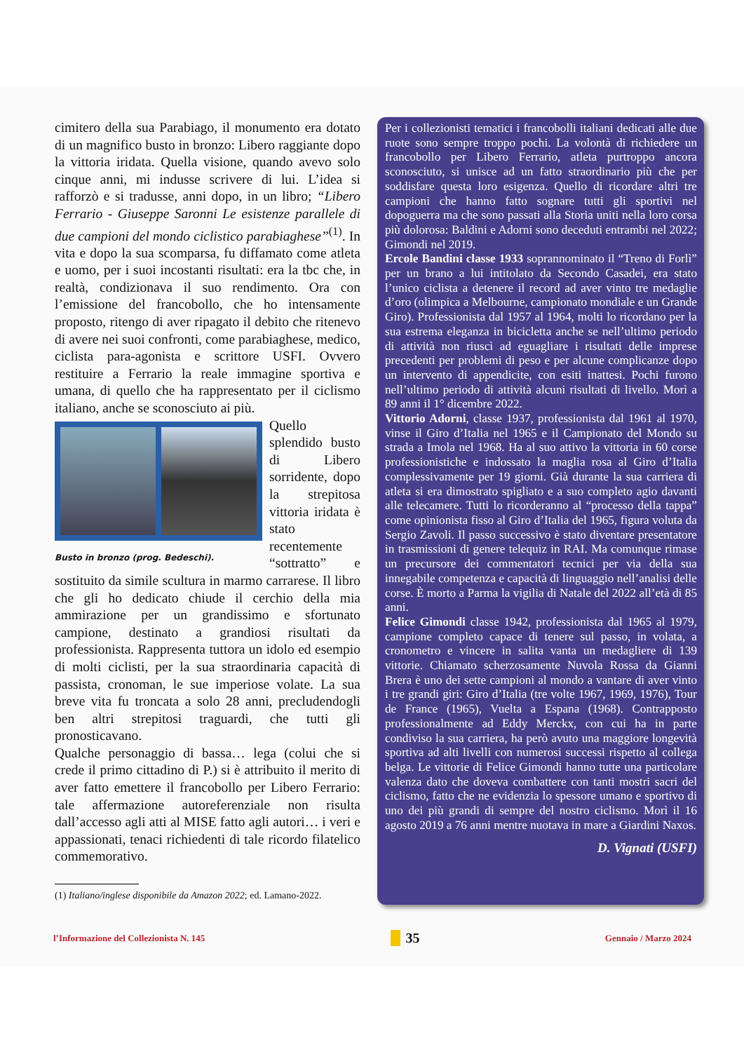cimitero della sua Parabiago, il monumento era dotato di un magnifico busto in bronzo: Libero raggiante dopo la vittoria iridata. Quella visione, quando avevo solo cinque anni, mi indusse scrivere di lui. L’idea si rafforzò e si tradusse, anni dopo, in un libro; “Libero Ferrario - Giuseppe Saronni Le esistenze parallele di due campioni del mondo ciclistico parabiaghese”<sup>(1)</sup>. In vita e dopo la sua scomparsa, fu diffamato come atleta e uomo, per i suoi incostanti risultati: era la tbc che, in realtà, condizionava il suo rendimento. Ora con l’emissione del francobollo, che ho intensamente proposto, ritengo di aver ripagato il debito che ritenevo di avere nei suoi confronti, come parabiaghese, medico, ciclista para-agonista e scrittore USFI. Ovvero restituire a Ferrario la reale immagine sportiva e umana, di quello che ha rappresentato per il ciclismo italiano, anche se sconosciuto ai più.
Busto in bronzo (prog. Bedeschi).
Quello splendido busto di Libero sorridente, dopo la strepitosa vittoria iridata è stato recentemente “sottratto” e sostituito da simile scultura in marmo carrarese. Il libro che gli ho dedicato chiude il cerchio della mia ammirazione per un grandissimo e sfortunato campione, destinato a grandiosi risultati da professionista. Rappresenta tuttora un idolo ed esempio di molti ciclisti, per la sua straordinaria capacità di passista, cronoman, le sue imperiose volate. La sua breve vita fu troncata a solo 28 anni, precludendogli ben altri strepitosi traguardi, che tutti gli pronosticavano.
Qualche personaggio di bassa… lega (colui che si crede il primo cittadino di P.) si è attribuito il merito di aver fatto emettere il francobollo per Libero Ferrario: tale affermazione autoreferenziale non risulta dall’accesso agli atti al MISE fatto agli autori… i veri e appassionati, tenaci richiedenti di tale ricordo filatelico commemorativo.
(1) Italiano/inglese disponibile da Amazon 2022; ed. Lamano-2022.
Per i collezionisti tematici i francobolli italiani dedicati alle due ruote sono sempre troppo pochi. La volontà di richiedere un francobollo per Libero Ferrario, atleta purtroppo ancora sconosciuto, si unisce ad un fatto straordinario più che per soddisfare questa loro esigenza. Quello di ricordare altri tre campioni che hanno fatto sognare tutti gli sportivi nel dopoguerra ma che sono passati alla Storia uniti nella loro corsa più dolorosa: Baldini e Adorni sono deceduti entrambi nel 2022; Gimondi nel 2019.
Ercole Bandini classe 1933 soprannominato il “Treno di Forlì” per un brano a lui intitolato da Secondo Casadei, era stato l’unico ciclista a detenere il record ad aver vinto tre medaglie d’oro (olimpica a Melbourne, campionato mondiale e un Grande Giro). Professionista dal 1957 al 1964, molti lo ricordano per la sua estrema eleganza in bicicletta anche se nell’ultimo periodo di attività non riuscì ad eguagliare i risultati delle imprese precedenti per problemi di peso e per alcune complicanze dopo un intervento di appendicite, con esiti inattesi. Pochi furono nell’ultimo periodo di attività alcuni risultati di livello. Morì a 89 anni il 1° dicembre 2022.
Vittorio Adorni, classe 1937, professionista dal 1961 al 1970, vinse il Giro d’Italia nel 1965 e il Campionato del Mondo su strada a Imola nel 1968. Ha al suo attivo la vittoria in 60 corse professionistiche e indossato la maglia rosa al Giro d’Italia complessivamente per 19 giorni. Già durante la sua carriera di atleta si era dimostrato spigliato e a suo completo agio davanti alle telecamere. Tutti lo ricorderanno al “processo della tappa” come opinionista fisso al Giro d’Italia del 1965, figura voluta da Sergio Zavoli. Il passo successivo è stato diventare presentatore in trasmissioni di genere telequiz in RAI. Ma comunque rimase un precursore dei commentatori tecnici per via della sua innegabile competenza e capacità di linguaggio nell’analisi delle corse. È morto a Parma la vigilia di Natale del 2022 all’età di 85 anni.
Felice Gimondi classe 1942, professionista dal 1965 al 1979, campione completo capace di tenere sul passo, in volata, a cronometro e vincere in salita vanta un medagliere di 139 vittorie. Chiamato scherzosamente Nuvola Rossa da Gianni Brera è uno dei sette campioni al mondo a vantare di aver vinto i tre grandi giri: Giro d’Italia (tre volte 1967, 1969, 1976), Tour de France (1965), Vuelta a Espana (1968). Contrapposto professionalmente ad Eddy Merckx, con cui ha in parte condiviso la sua carriera, ha però avuto una maggiore longevità sportiva ad alti livelli con numerosi successi rispetto al collega belga. Le vittorie di Felice Gimondi hanno tutte una particolare valenza dato che doveva combattere con tanti mostri sacri del ciclismo, fatto che ne evidenzia lo spessore umano e sportivo di uno dei più grandi di sempre del nostro ciclismo. Morì il 16 agosto 2019 a 76 anni mentre nuotava in mare a Giardini Naxos.
D. Vignati (USFI)
l’Informazione del Collezionista N. 145 35 Gennaio / Marzo 2024